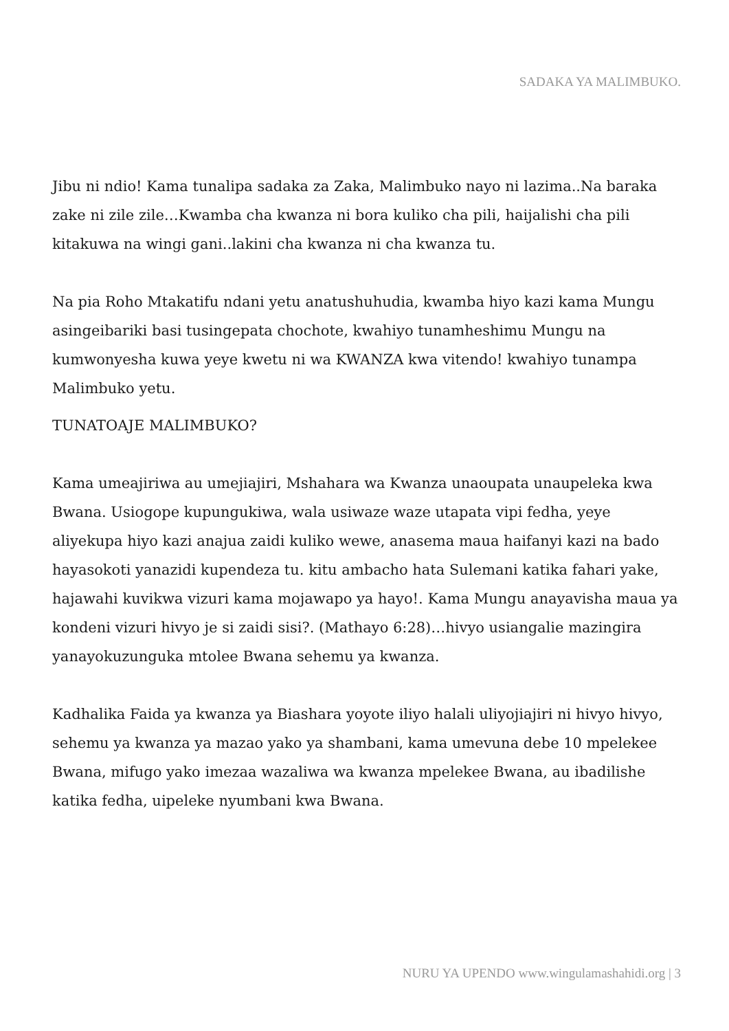SADAKA YA MALIMBUKO.
Jibu ni ndio! Kama tunalipa sadaka za Zaka, Malimbuko nayo ni lazima..Na baraka zake ni zile zile…Kwamba cha kwanza ni bora kuliko cha pili, haijalishi cha pili kitakuwa na wingi gani..lakini cha kwanza ni cha kwanza tu.
Na pia Roho Mtakatifu ndani yetu anatushuhudia, kwamba hiyo kazi kama Mungu asingeibariki basi tusingepata chochote, kwahiyo tunamheshimu Mungu na kumwonyesha kuwa yeye kwetu ni wa KWANZA kwa vitendo! kwahiyo tunampa Malimbuko yetu.
TUNATOAJE MALIMBUKO?
Kama umeajiriwa au umejiajiri, Mshahara wa Kwanza unaoupata unaupeleka kwa Bwana. Usiogope kupungukiwa, wala usiwaze waze utapata vipi fedha, yeye aliyekupa hiyo kazi anajua zaidi kuliko wewe, anasema maua haifanyi kazi na bado hayasokoti yanazidi kupendeza tu. kitu ambacho hata Sulemani katika fahari yake, hajawahi kuvikwa vizuri kama mojawapo ya hayo!. Kama Mungu anayavisha maua ya kondeni vizuri hivyo je si zaidi sisi?. (Mathayo 6:28)…hivyo usiangalie mazingira yanayokuzunguka mtolee Bwana sehemu ya kwanza.
Kadhalika Faida ya kwanza ya Biashara yoyote iliyo halali uliyojiajiri ni hivyo hivyo, sehemu ya kwanza ya mazao yako ya shambani, kama umevuna debe 10 mpelekee Bwana, mifugo yako imezaa wazaliwa wa kwanza mpelekee Bwana, au ibadilishe katika fedha, uipeleke nyumbani kwa Bwana.
NURU YA UPENDO www.wingulamashahidi.org | 3